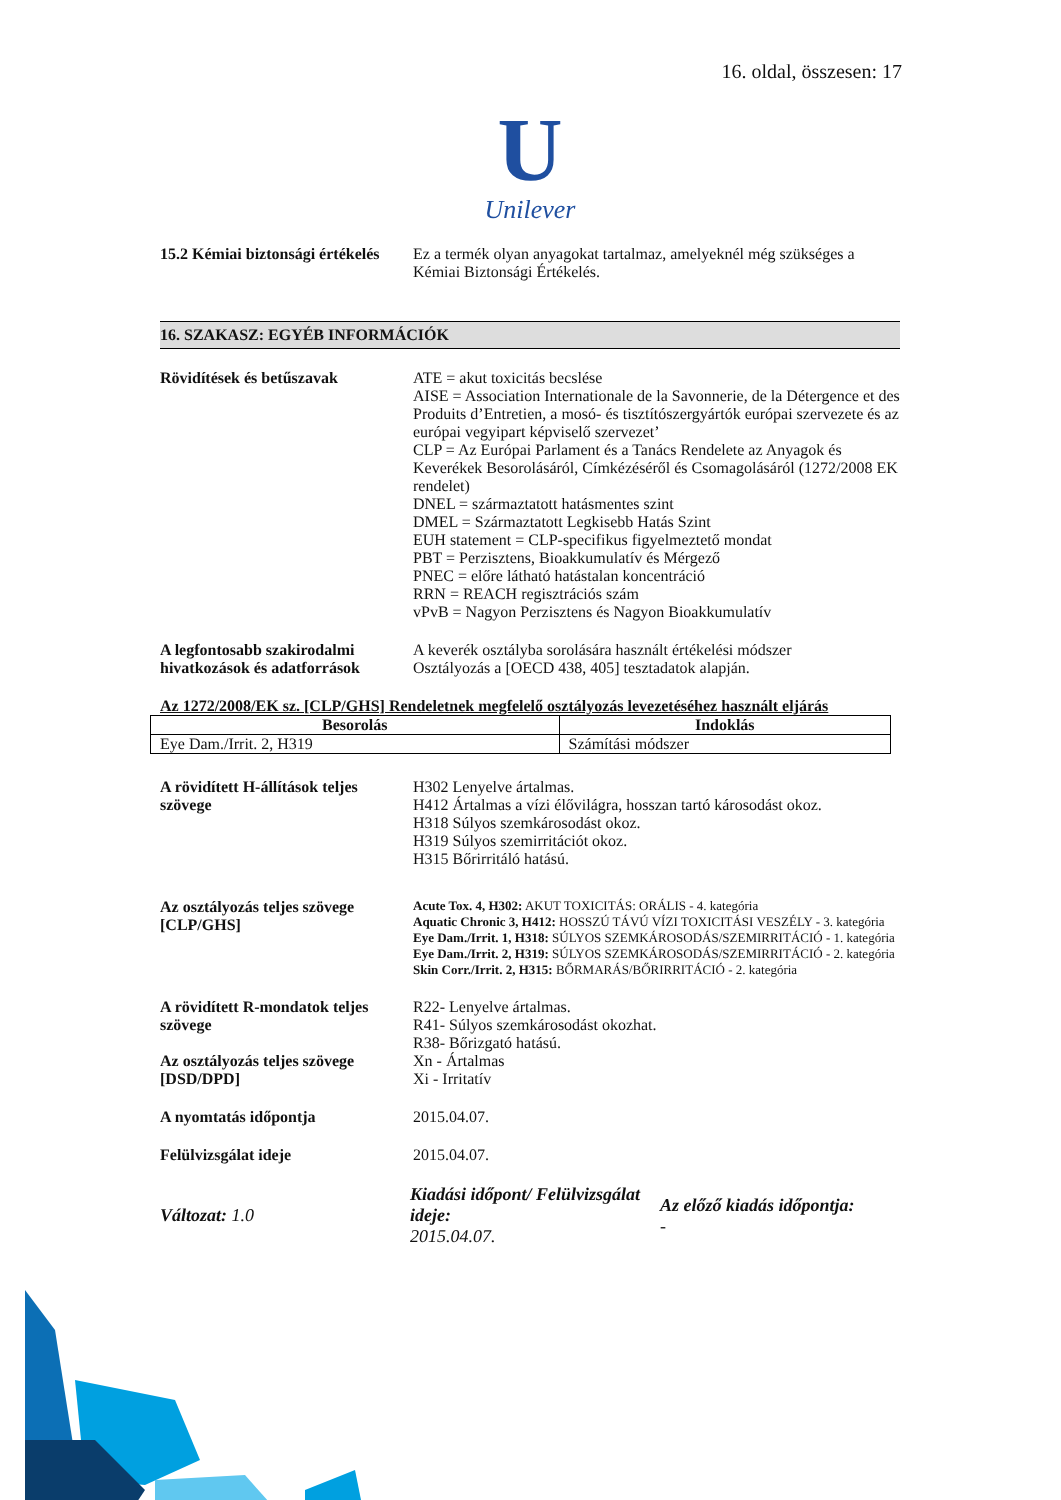16. oldal, összesen: 17
U
Unilever
15.2 Kémiai biztonsági értékelés
Ez a termék olyan anyagokat tartalmaz, amelyeknél még szükséges a Kémiai Biztonsági Értékelés.
16. SZAKASZ: EGYÉB INFORMÁCIÓK
Rövidítések és betűszavak ATE = akut toxicitás becslése
AISE = Association Internationale de la Savonnerie, de la Détergence et des Produits d’Entretien, a mosó- és tisztítószergyártók európai szervezete és az európai vegyipart képviselő szervezet’
CLP = Az Európai Parlament és a Tanács Rendelete az Anyagok és Keverékek Besorolásáról, Címkézéséről és Csomagolásáról (1272/2008 EK rendelet)
DNEL = származtatott hatásmentes szint
DMEL = Származtatott Legkisebb Hatás Szint
EUH statement = CLP-specifikus figyelmeztető mondat
PBT = Perzisztens, Bioakkumulatív és Mérgező
PNEC = előre látható hatástalan koncentráció
RRN = REACH regisztrációs szám
vPvB = Nagyon Perzisztens és Nagyon Bioakkumulatív
A legfontosabb szakirodalmi hivatkozások és adatforrások
A keverék osztályba sorolására használt értékelési módszer
Osztályozás a [OECD 438, 405] tesztadatok alapján.
Az 1272/2008/EK sz. [CLP/GHS] Rendeletnek megfelelő osztályozás levezetéséhez használt eljárás
| Besorolás | Indoklás |
| --- | --- |
| Eye Dam./Irrit. 2, H319 | Számítási módszer |
A rövidített H-állítások teljes szövege
H302 Lenyelve ártalmas.
H412 Ártalmas a vízi élővilágra, hosszan tartó károsodást okoz.
H318 Súlyos szemkárosodást okoz.
H319 Súlyos szemirritációt okoz.
H315 Bőrirritáló hatású.
Az osztályozás teljes szövege [CLP/GHS]
Acute Tox. 4, H302: AKUT TOXICITÁS: ORÁLIS - 4. kategória
Aquatic Chronic 3, H412: HOSSZÚ TÁVÚ VÍZI TOXICITÁSI VESZÉLY - 3. kategória
Eye Dam./Irrit. 1, H318: SÚLYOS SZEMKÁROSODÁS/SZEMIRRITÁCIÓ - 1. kategória
Eye Dam./Irrit. 2, H319: SÚLYOS SZEMKÁROSODÁS/SZEMIRRITÁCIÓ - 2. kategória
Skin Corr./Irrit. 2, H315: BŐRMARÁS/BŐRIRRITÁCIÓ - 2. kategória
A rövidített R-mondatok teljes szövege
R22- Lenyelve ártalmas.
R41- Súlyos szemkárosodást okozhat.
R38- Bőrizgató hatású.
Az osztályozás teljes szövege [DSD/DPD]
Xn - Ártalmas
Xi - Irritatív
A nyomtatás időpontja 2015.04.07.
Felülvizsgálat ideje 2015.04.07.
Változat: 1.0
Kiadási időpont/ Felülvizsgálat ideje:
2015.04.07.
Az előző kiadás időpontja:
-